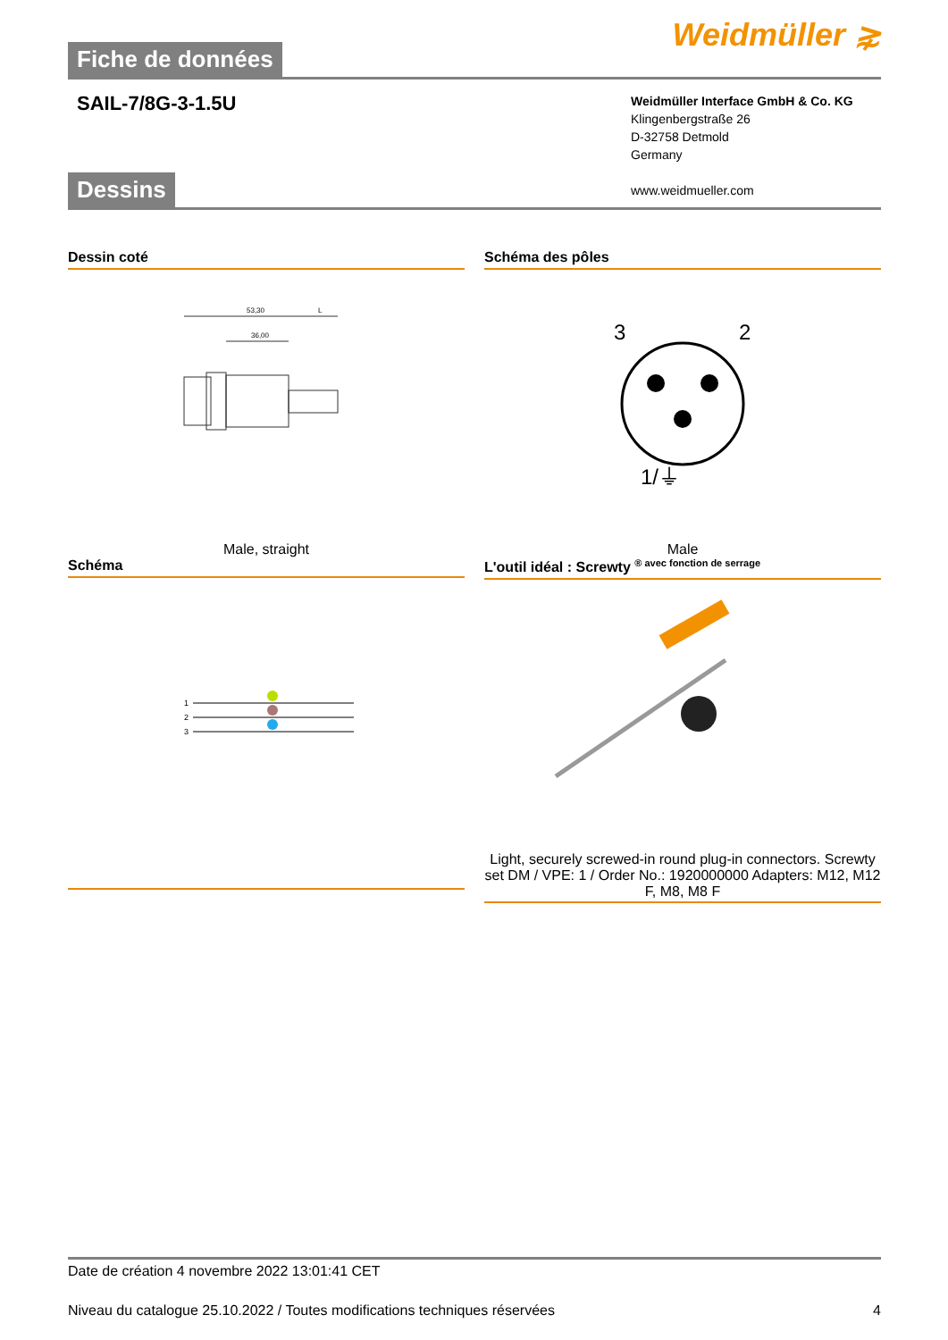Fiche de données
Weidmüller ⋧
SAIL-7/8G-3-1.5U
Weidmüller Interface GmbH & Co. KG
Klingenbergstraße 26
D-32758 Detmold
Germany
www.weidmueller.com
Dessins
Dessin coté
53,30
36,00
L
Male, straight
Schéma des pôles
3
2
1/⏚
Male
Schéma
1
2
3
L'outil idéal : Screwty <sup>® avec fonction de serrage</sup>
Light, securely screwed-in round plug-in connectors. Screwty set DM / VPE: 1 / Order No.: 1920000000 Adapters: M12, M12 F, M8, M8 F
Date de création 4 novembre 2022 13:01:41 CET
Niveau du catalogue 25.10.2022 / Toutes modifications techniques réservées 4